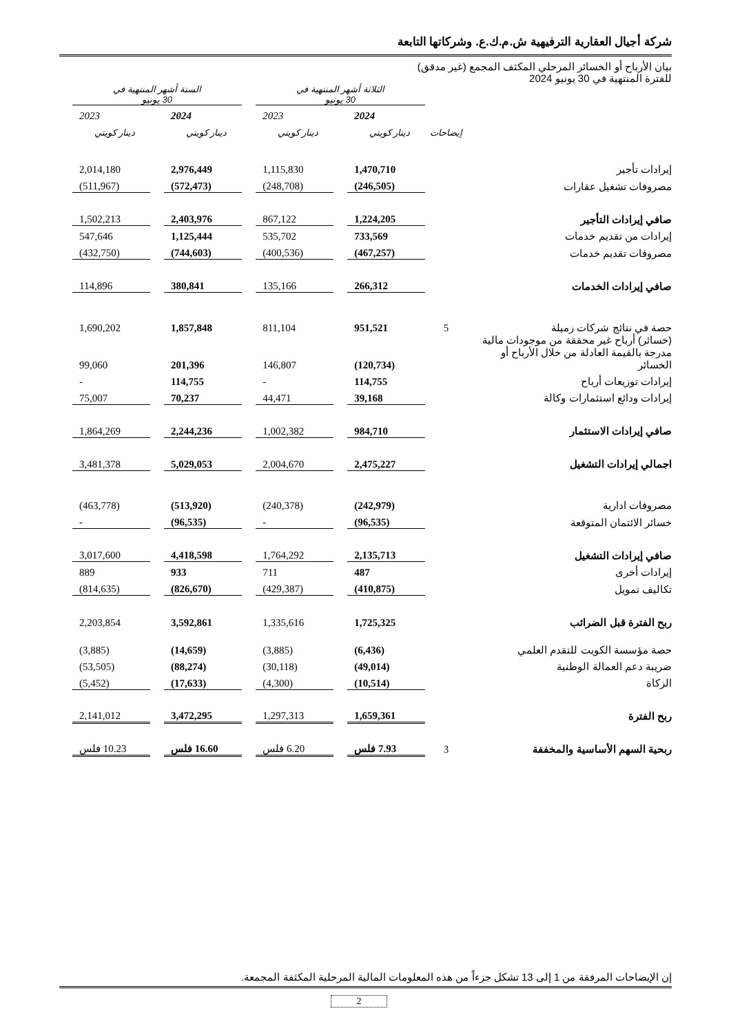شركة أجيال العقارية الترفيهية ش.م.ك.ع. وشركاتها التابعة
بيان الأرباح أو الخسائر المرحلي المكثف المجمع (غير مدقق)
للفترة المنتهية في 30 يونيو 2024
| | | الثلاثة أشهر المنتهية في 30 يونيو | | | | الستة أشهر المنتهية في 30 يونيو | | |
| --- | --- | --- | --- | --- | --- | --- | --- | --- |
| | | 2024 | | 2023 | | 2024 | | 2023 |
| | إيضاحات | دينار كويتي | | دينار كويتي | | دينار كويتي | | دينار كويتي |
| إيرادات تأجير | | 1,470,710 | | 1,115,830 | | 2,976,449 | | 2,014,180 |
| مصروفات تشغيل عقارات | | (246,505) | | (248,708) | | (572,473) | | (511,967) |
| صافي إيرادات التأجير | | 1,224,205 | | 867,122 | | 2,403,976 | | 1,502,213 |
| إيرادات من تقديم خدمات | | 733,569 | | 535,702 | | 1,125,444 | | 547,646 |
| مصروفات تقديم خدمات | | (467,257) | | (400,536) | | (744,603) | | (432,750) |
| صافي إيرادات الخدمات | | 266,312 | | 135,166 | | 380,841 | | 114,896 |
| حصة في نتائج شركات زميلة | 5 | 951,521 | | 811,104 | | 1,857,848 | | 1,690,202 |
| (خسائر) أرباح غير محققة من موجودات مالية مدرجة بالقيمة العادلة من خلال الأرباح أو الخسائر | | (120,734) | | 146,807 | | 201,396 | | 99,060 |
| إيرادات توزيعات أرباح | | 114,755 | | - | | 114,755 | | - |
| إيرادات ودائع استثمارات وكالة | | 39,168 | | 44,471 | | 70,237 | | 75,007 |
| صافي إيرادات الاستثمار | | 984,710 | | 1,002,382 | | 2,244,236 | | 1,864,269 |
| اجمالي إيرادات التشغيل | | 2,475,227 | | 2,004,670 | | 5,029,053 | | 3,481,378 |
| مصروفات ادارية | | (242,979) | | (240,378) | | (513,920) | | (463,778) |
| خسائر الائتمان المتوقعة | | (96,535) | | - | | (96,535) | | - |
| صافي إيرادات التشغيل | | 2,135,713 | | 1,764,292 | | 4,418,598 | | 3,017,600 |
| إيرادات أخرى | | 487 | | 711 | | 933 | | 889 |
| تكاليف تمويل | | (410,875) | | (429,387) | | (826,670) | | (814,635) |
| ربح الفترة قبل الضرائب | | 1,725,325 | | 1,335,616 | | 3,592,861 | | 2,203,854 |
| حصة مؤسسة الكويت للتقدم العلمي | | (6,436) | | (3,885) | | (14,659) | | (3,885) |
| ضريبة دعم العمالة الوطنية | | (49,014) | | (30,118) | | (88,274) | | (53,505) |
| الزكاة | | (10,514) | | (4,300) | | (17,633) | | (5,452) |
| ربح الفترة | | 1,659,361 | | 1,297,313 | | 3,472,295 | | 2,141,012 |
| ربحية السهم الأساسية والمخففة | 3 | 7.93 فلس | | 6.20 فلس | | 16.60 فلس | | 10.23 فلس |
إن الإيضاحات المرفقة من 1 إلى 13 تشكل جزءاً من هذه المعلومات المالية المرحلية المكثفة المجمعة.
2